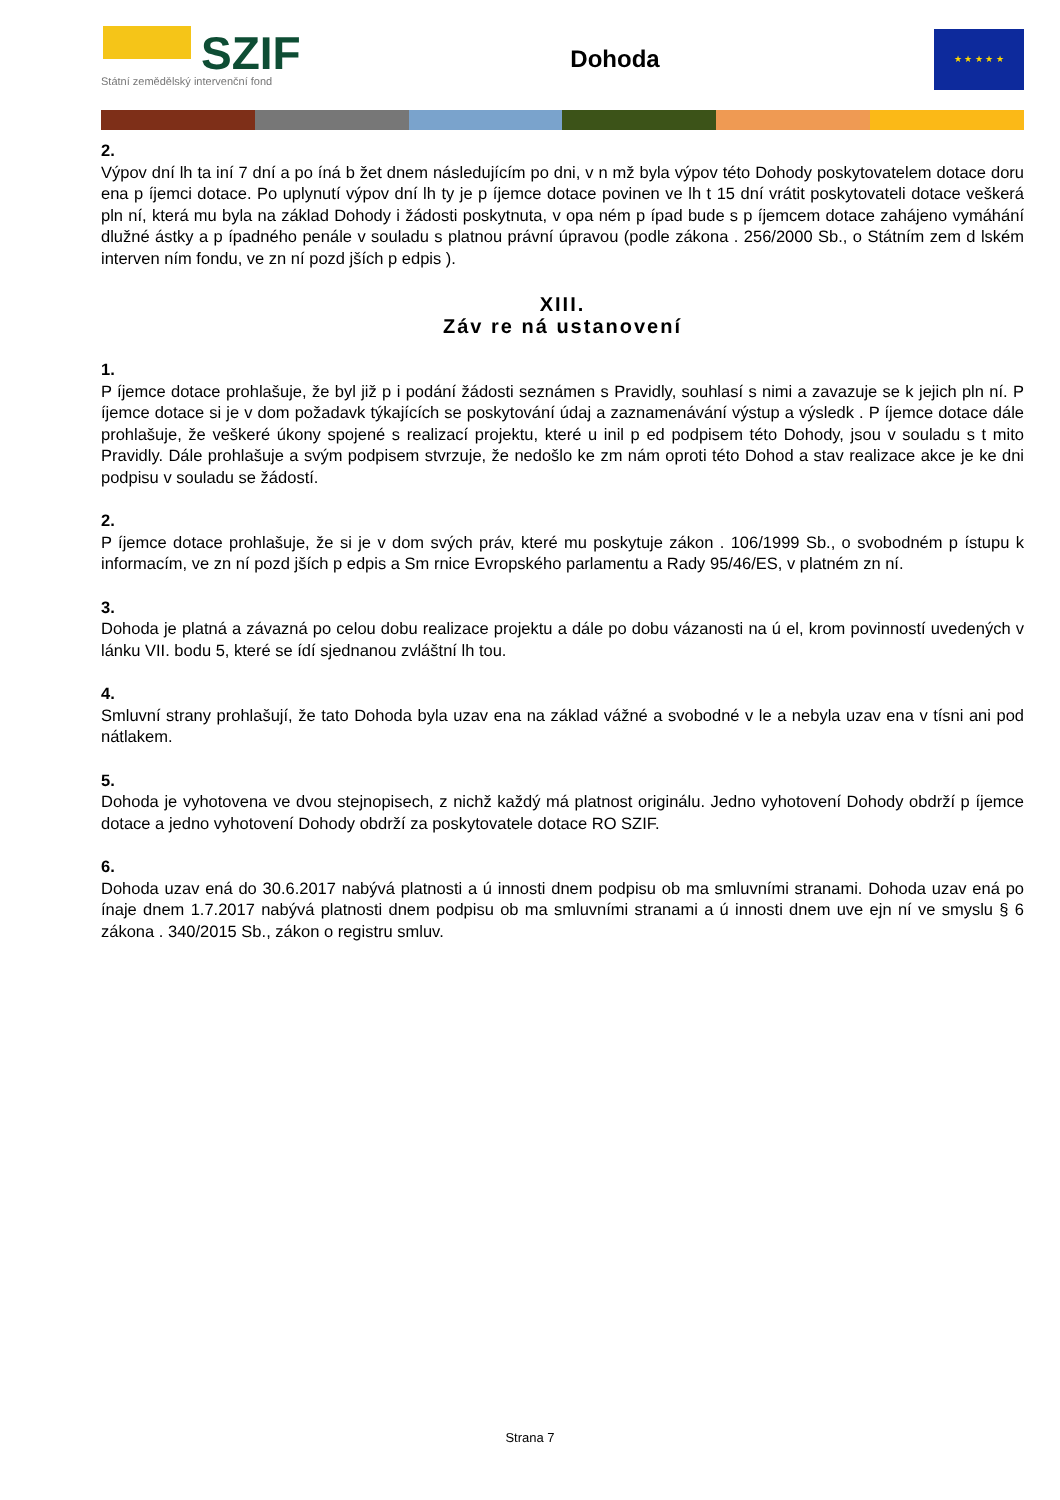SZIF
Státní zemědělský intervenční fond
Dohoda
★ ★ ★ ★ ★
2.
Výpov dní lh ta iní 7 dní a po íná b žet dnem následujícím po dni, v n mž byla výpov této Dohody poskytovatelem dotace doru ena p íjemci dotace. Po uplynutí výpov dní lh ty je p íjemce dotace povinen ve lh t 15 dní vrátit poskytovateli dotace veškerá pln ní, která mu byla na základ Dohody i žádosti poskytnuta, v opa ném p ípad bude s p íjemcem dotace zahájeno vymáhání dlužné ástky a p ípadného penále v souladu s platnou právní úpravou (podle zákona . 256/2000 Sb., o Státním zem d lském interven ním fondu, ve zn ní pozd jších p edpis ).
XIII.
Záv re ná ustanovení
1.
P íjemce dotace prohlašuje, že byl již p i podání žádosti seznámen s Pravidly, souhlasí s nimi a zavazuje se k jejich pln ní. P íjemce dotace si je v dom požadavk týkajících se poskytování údaj a zaznamenávání výstup a výsledk . P íjemce dotace dále prohlašuje, že veškeré úkony spojené s realizací projektu, které u inil p ed podpisem této Dohody, jsou v souladu s t mito Pravidly. Dále prohlašuje a svým podpisem stvrzuje, že nedošlo ke zm nám oproti této Dohod a stav realizace akce je ke dni podpisu v souladu se žádostí.
2.
P íjemce dotace prohlašuje, že si je v dom svých práv, které mu poskytuje zákon . 106/1999 Sb., o svobodném p ístupu k informacím, ve zn ní pozd jších p edpis a Sm rnice Evropského parlamentu a Rady 95/46/ES, v platném zn ní.
3.
Dohoda je platná a závazná po celou dobu realizace projektu a dále po dobu vázanosti na ú el, krom povinností uvedených v lánku VII. bodu 5, které se ídí sjednanou zvláštní lh tou.
4.
Smluvní strany prohlašují, že tato Dohoda byla uzav ena na základ vážné a svobodné v le a nebyla uzav ena v tísni ani pod nátlakem.
5.
Dohoda je vyhotovena ve dvou stejnopisech, z nichž každý má platnost originálu. Jedno vyhotovení Dohody obdrží p íjemce dotace a jedno vyhotovení Dohody obdrží za poskytovatele dotace RO SZIF.
6.
Dohoda uzav ená do 30.6.2017 nabývá platnosti a ú innosti dnem podpisu ob ma smluvními stranami. Dohoda uzav ená po ínaje dnem 1.7.2017 nabývá platnosti dnem podpisu ob ma smluvními stranami a ú innosti dnem uve ejn ní ve smyslu § 6 zákona . 340/2015 Sb., zákon o registru smluv.
Strana 7